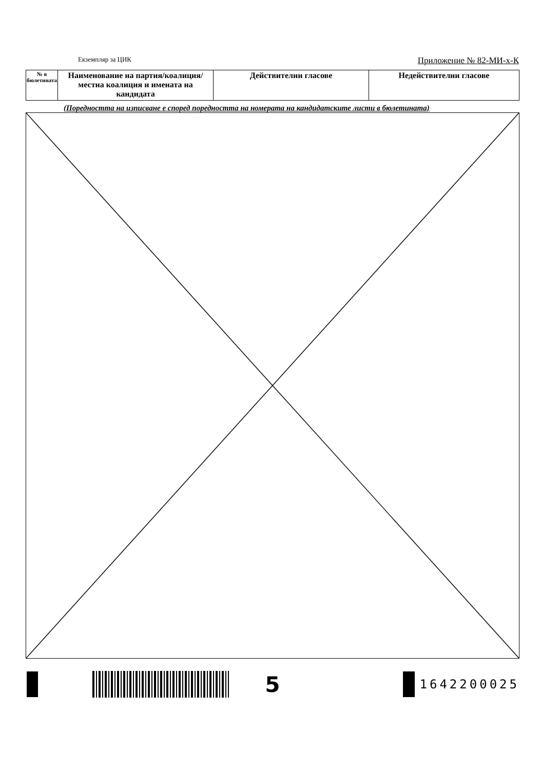Екземпляр за ЦИК Приложение № 82-МИ-х-К
| № в бюлетината | Наименование на партия/коалиция/местна коалиция и имената на кандидата | Действителни гласове | Недействителни гласове |
| --- | --- | --- | --- |
(Поредността на изписване е според поредността на номерата на кандидатските листи в бюлетината)
5
1642200025